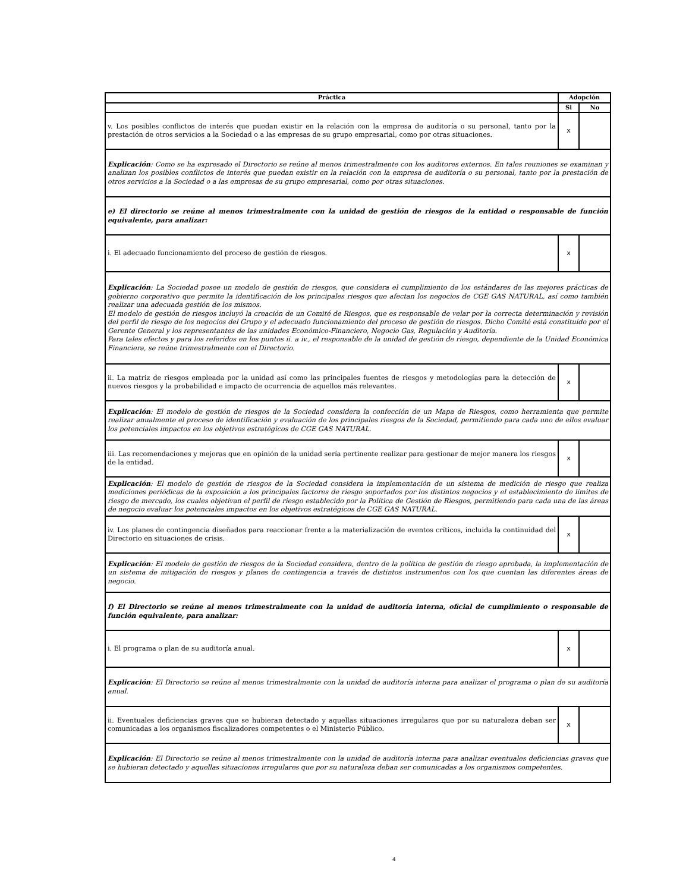| Práctica | Adopción | |
| --- | --- | --- |
| | Si | No |
| v. Los posibles conflictos de interés que puedan existir en la relación con la empresa de auditoría o su personal, tanto por la prestación de otros servicios a la Sociedad o a las empresas de su grupo empresarial, como por otras situaciones. | x | |
| Explicación : Como se ha expresado el Directorio se reúne al menos trimestralmente con los auditores externos. En tales reuniones se examinan y analizan los posibles conflictos de interés que puedan existir en la relación con la empresa de auditoría o su personal, tanto por la prestación de otros servicios a la Sociedad o a las empresas de su grupo empresarial, como por otras situaciones. | | |
| e) El directorio se reúne al menos trimestralmente con la unidad de gestión de riesgos de la entidad o responsable de función equivalente, para analizar: | | |
| i. El adecuado funcionamiento del proceso de gestión de riesgos. | x | |
| Explicación : La Sociedad posee un modelo de gestión de riesgos, que considera el cumplimiento de los estándares de las mejores prácticas de gobierno corporativo que permite la identificación de los principales riesgos que afectan los negocios de CGE GAS NATURAL, así como también realizar una adecuada gestión de los mismos. El modelo de gestión de riesgos incluyó la creación de un Comité de Riesgos, que es responsable de velar por la correcta determinación y revisión del perfil de riesgo de los negocios del Grupo y el adecuado funcionamiento del proceso de gestión de riesgos. Dicho Comité está constituido por el Gerente General y los representantes de las unidades Económico-Financiero, Negocio Gas, Regulación y Auditoría. Para tales efectos y para los referidos en los puntos ii. a iv., el responsable de la unidad de gestión de riesgo, dependiente de la Unidad Económica Financiera, se reúne trimestralmente con el Directorio. | | |
| ii. La matriz de riesgos empleada por la unidad así como las principales fuentes de riesgos y metodologías para la detección de nuevos riesgos y la probabilidad e impacto de ocurrencia de aquellos más relevantes. | x | |
| Explicación : El modelo de gestión de riesgos de la Sociedad considera la confección de un Mapa de Riesgos, como herramienta que permite realizar anualmente el proceso de identificación y evaluación de los principales riesgos de la Sociedad, permitiendo para cada uno de ellos evaluar los potenciales impactos en los objetivos estratégicos de CGE GAS NATURAL. | | |
| iii. Las recomendaciones y mejoras que en opinión de la unidad sería pertinente realizar para gestionar de mejor manera los riesgos de la entidad. | x | |
| Explicación : El modelo de gestión de riesgos de la Sociedad considera la implementación de un sistema de medición de riesgo que realiza mediciones periódicas de la exposición a los principales factores de riesgo soportados por los distintos negocios y el establecimiento de límites de riesgo de mercado, los cuales objetivan el perfil de riesgo establecido por la Política de Gestión de Riesgos, permitiendo para cada una de las áreas de negocio evaluar los potenciales impactos en los objetivos estratégicos de CGE GAS NATURAL. | | |
| iv. Los planes de contingencia diseñados para reaccionar frente a la materialización de eventos críticos, incluida la continuidad del Directorio en situaciones de crisis. | x | |
| Explicación : El modelo de gestión de riesgos de la Sociedad considera, dentro de la política de gestión de riesgo aprobada, la implementación de un sistema de mitigación de riesgos y planes de contingencia a través de distintos instrumentos con los que cuentan las diferentes áreas de negocio. | | |
| f) El Directorio se reúne al menos trimestralmente con la unidad de auditoría interna, oficial de cumplimiento o responsable de función equivalente, para analizar: | | |
| i. El programa o plan de su auditoría anual. | x | |
| Explicación : El Directorio se reúne al menos trimestralmente con la unidad de auditoría interna para analizar el programa o plan de su auditoría anual. | | |
| ii. Eventuales deficiencias graves que se hubieran detectado y aquellas situaciones irregulares que por su naturaleza deban ser comunicadas a los organismos fiscalizadores competentes o el Ministerio Público. | x | |
| Explicación : El Directorio se reúne al menos trimestralmente con la unidad de auditoría interna para analizar eventuales deficiencias graves que se hubieran detectado y aquellas situaciones irregulares que por su naturaleza deban ser comunicadas a los organismos competentes. | | |
4